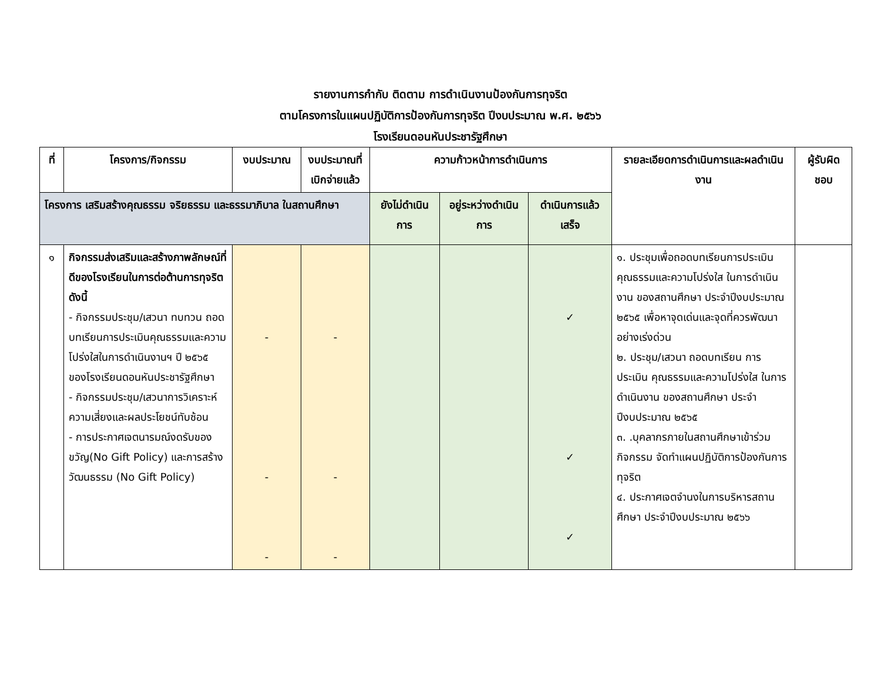รายงานการกำกับ ติดตาม การดำเนินงานป้องกันการทุจริต
ตามโครงการในแผนปฏิบัติการป้องกันการทุจริต ปีงบประมาณ พ.ศ. ๒๕๖๖
โรงเรียนดอนหันประชารัฐศึกษา
| ที่ | โครงการ/กิจกรรม | งบประมาณ | งบประมาณที่เบิกจ่ายแล้ว | ความก้าวหน้าการดำเนินการ | | | รายละเอียดการดำเนินการและผลดำเนินงาน | ผู้รับผิดชอบ |
| --- | --- | --- | --- | --- | --- | --- | --- | --- |
| โครงการ เสริมสร้างคุณธรรม จริยธรรม และธรรมาภิบาล ในสถานศึกษา | | | | ยังไม่ดำเนินการ | อยู่ระหว่างดำเนินการ | ดำเนินการแล้วเสร็จ | | |
| ๑ | กิจกรรมส่งเสริมและสร้างภาพลักษณ์ที่ดีของโรงเรียนในการต่อต้านการทุจริต ดังนี้ - กิจกรรมประชุม/เสวนา ทบทวน ถอดบทเรียนการประเมินคุณธรรมและความโปร่งใสในการดำเนินงานฯ ปี ๒๕๖๕ ของโรงเรียนดอนหันประชารัฐศึกษา - กิจกรรมประชุม/เสวนาการวิเคราะห์ความเสี่ยงและผลประโยชน์ทับซ้อน - การประกาศเจตนารมณ์งดรับของขวัญ(No Gift Policy) และการสร้างวัฒนธรรม (No Gift Policy) | - - - | - - - | | | ✓ ✓ ✓ | ๑. ประชุมเพื่อถอดบทเรียนการประเมิน คุณธรรมและความโปร่งใส ในการดำเนินงาน ของสถานศึกษา ประจำปีงบประมาณ ๒๕๖๕ เพื่อหาจุดเด่นและจุดที่ควรพัฒนาอย่างเร่งด่วน ๒. ประชุม/เสวนา ถอดบทเรียน การประเมิน คุณธรรมและความโปร่งใส ในการดำเนินงาน ของสถานศึกษา ประจำปีงบประมาณ ๒๕๖๕ ๓. .บุคลากรภายในสถานศึกษาเข้าร่วมกิจกรรม จัดทำแผนปฏิบัติการป้องกันการทุจริต ๔. ประกาศเจตจำนงในการบริหารสถานศึกษา ประจำปีงบประมาณ ๒๕๖๖ | |